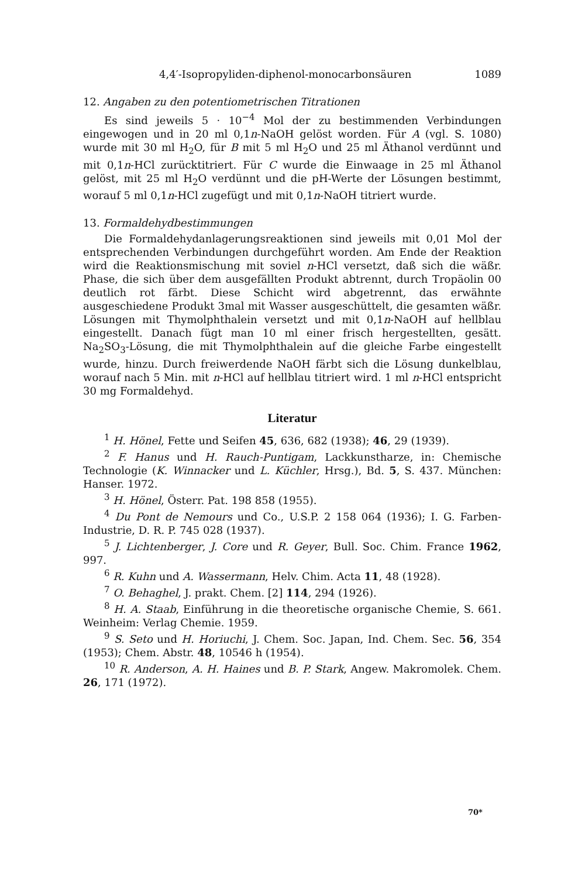4,4′-Isopropyliden-diphenol-monocarbonsäuren 1089
12. Angaben zu den potentiometrischen Titrationen
Es sind jeweils 5 · 10<sup>−4</sup> Mol der zu bestimmenden Verbindungen eingewogen und in 20 ml 0,1n-NaOH gelöst worden. Für A (vgl. S. 1080) wurde mit 30 ml H<sub>2</sub>O, für B mit 5 ml H<sub>2</sub>O und 25 ml Äthanol verdünnt und mit 0,1n-HCl zurücktitriert. Für C wurde die Einwaage in 25 ml Äthanol gelöst, mit 25 ml H<sub>2</sub>O verdünnt und die pH-Werte der Lösungen bestimmt, worauf 5 ml 0,1n-HCl zugefügt und mit 0,1n-NaOH titriert wurde.
13. Formaldehydbestimmungen
Die Formaldehydanlagerungsreaktionen sind jeweils mit 0,01 Mol der entsprechenden Verbindungen durchgeführt worden. Am Ende der Reaktion wird die Reaktionsmischung mit soviel n-HCl versetzt, daß sich die wäßr. Phase, die sich über dem ausgefällten Produkt abtrennt, durch Tropäolin 00 deutlich rot färbt. Diese Schicht wird abgetrennt, das erwähnte ausgeschiedene Produkt 3mal mit Wasser ausgeschüttelt, die gesamten wäßr. Lösungen mit Thymolphthalein versetzt und mit 0,1n-NaOH auf hellblau eingestellt. Danach fügt man 10 ml einer frisch hergestellten, gesätt. Na<sub>2</sub>SO<sub>3</sub>-Lösung, die mit Thymolphthalein auf die gleiche Farbe eingestellt wurde, hinzu. Durch freiwerdende NaOH färbt sich die Lösung dunkelblau, worauf nach 5 Min. mit n-HCl auf hellblau titriert wird. 1 ml n-HCl entspricht 30 mg Formaldehyd.
Literatur
<sup>1</sup> H. Hönel, Fette und Seifen 45, 636, 682 (1938); 46, 29 (1939).
<sup>2</sup> F. Hanus und H. Rauch-Puntigam, Lackkunstharze, in: Chemische Technologie (K. Winnacker und L. Küchler, Hrsg.), Bd. 5, S. 437. München: Hanser. 1972.
<sup>3</sup> H. Hönel, Österr. Pat. 198 858 (1955).
<sup>4</sup> Du Pont de Nemours und Co., U.S.P. 2 158 064 (1936); I. G. Farben-Industrie, D. R. P. 745 028 (1937).
<sup>5</sup> J. Lichtenberger, J. Core und R. Geyer, Bull. Soc. Chim. France 1962, 997.
<sup>6</sup> R. Kuhn und A. Wassermann, Helv. Chim. Acta 11, 48 (1928).
<sup>7</sup> O. Behaghel, J. prakt. Chem. [2] 114, 294 (1926).
<sup>8</sup> H. A. Staab, Einführung in die theoretische organische Chemie, S. 661. Weinheim: Verlag Chemie. 1959.
<sup>9</sup> S. Seto und H. Horiuchi, J. Chem. Soc. Japan, Ind. Chem. Sec. 56, 354 (1953); Chem. Abstr. 48, 10546 h (1954).
<sup>10</sup> R. Anderson, A. H. Haines und B. P. Stark, Angew. Makromolek. Chem. 26, 171 (1972).
70*